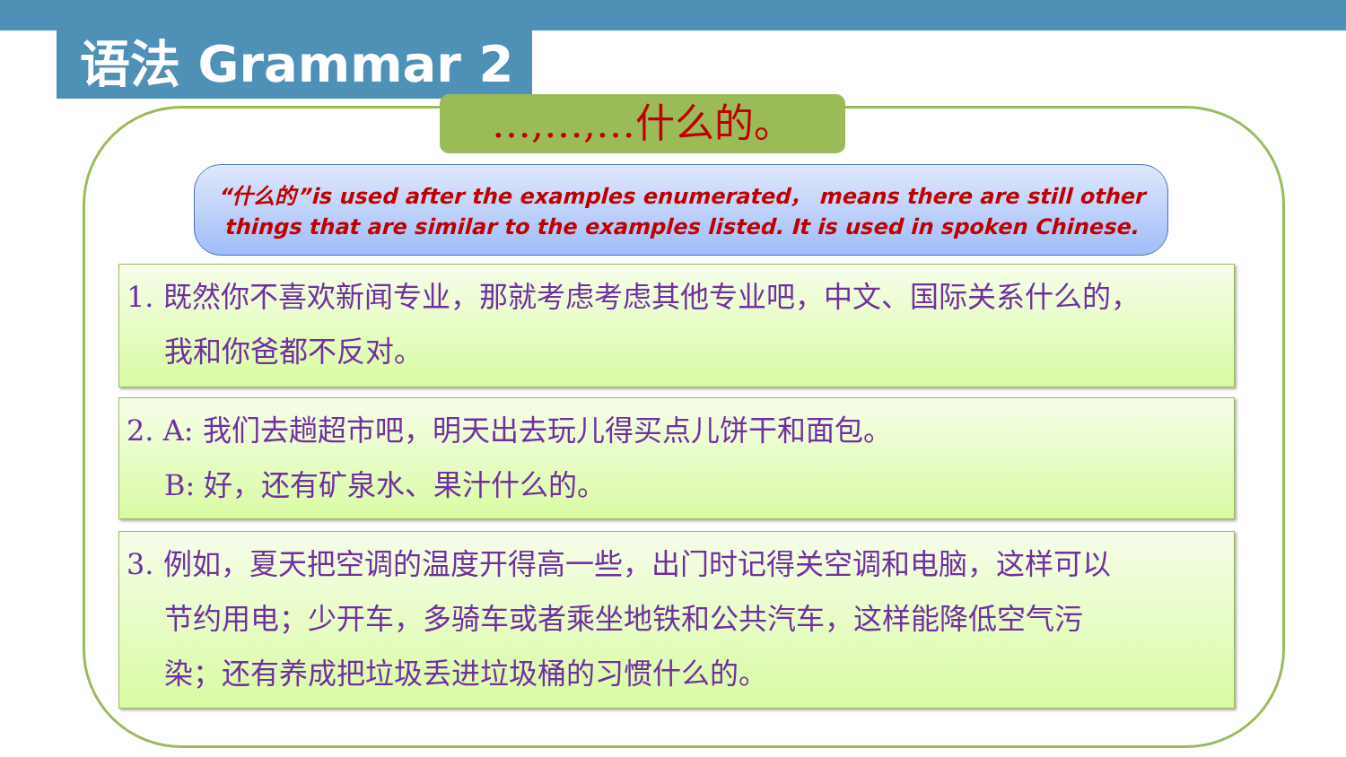语法 Grammar 2
…,…,…什么的。
“什么的”is used after the examples enumerated， means there are still other things that are similar to the examples listed. It is used in spoken Chinese.
1. 既然你不喜欢新闻专业，那就考虑考虑其他专业吧，中文、国际关系什么的，
我和你爸都不反对。
2. A: 我们去趟超市吧，明天出去玩儿得买点儿饼干和面包。
B: 好，还有矿泉水、果汁什么的。
3. 例如，夏天把空调的温度开得高一些，出门时记得关空调和电脑，这样可以
节约用电；少开车，多骑车或者乘坐地铁和公共汽车，这样能降低空气污
染；还有养成把垃圾丢进垃圾桶的习惯什么的。